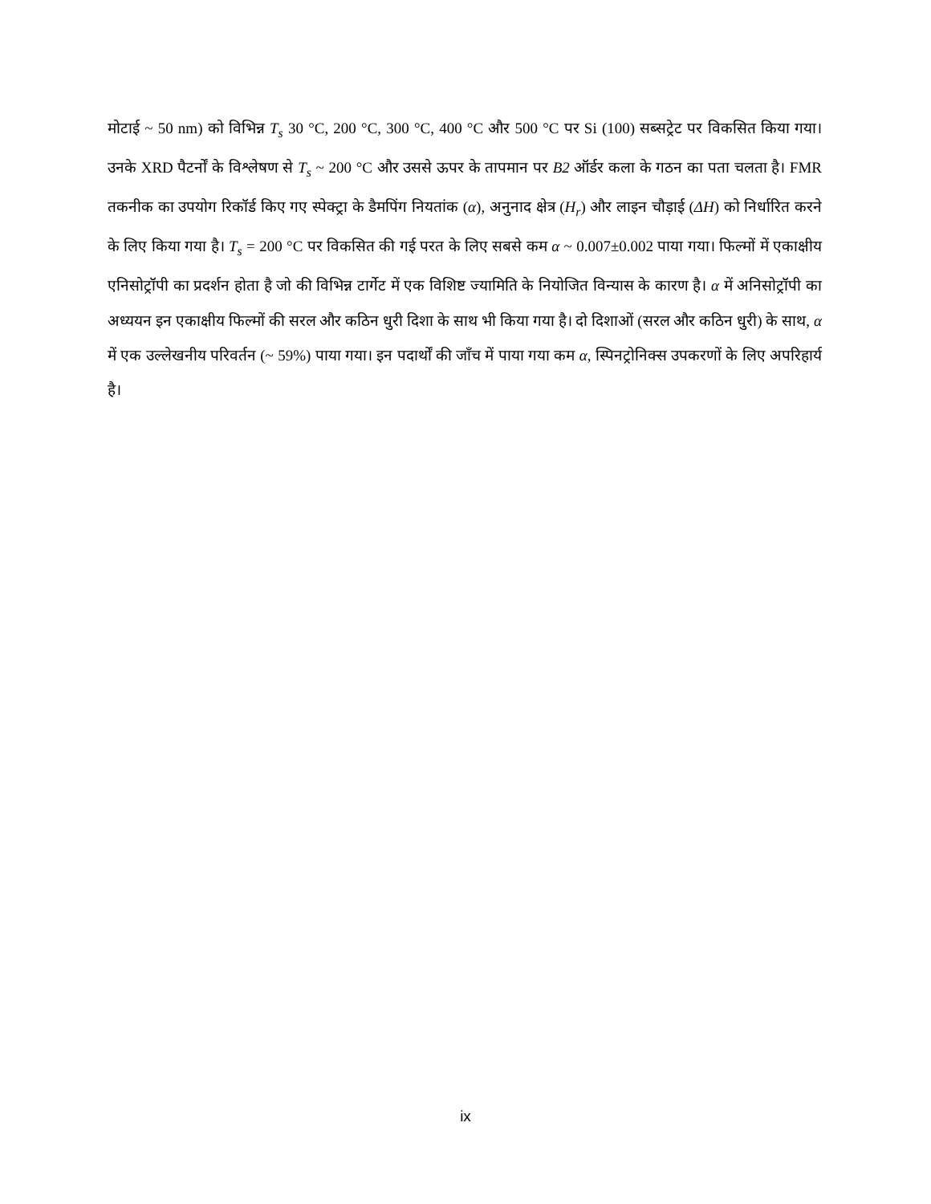मोटाई ~ 50 nm) को विभिन्न T<sub>s</sub> 30 °C, 200 °C, 300 °C, 400 °C और 500 °C पर Si (100) सब्सट्रेट पर विकसित किया गया। उनके XRD पैटर्नों के विश्लेषण से T<sub>s</sub> ~ 200 °C और उससे ऊपर के तापमान पर B2 ऑर्डर कला के गठन का पता चलता है। FMR तकनीक का उपयोग रिकॉर्ड किए गए स्पेक्ट्रा के डैमपिंग नियतांक (α), अनुनाद क्षेत्र (H<sub>r</sub>) और लाइन चौड़ाई (ΔH) को निर्धारित करने के लिए किया गया है। T<sub>s</sub> = 200 °C पर विकसित की गई परत के लिए सबसे कम α ~ 0.007±0.002 पाया गया। फिल्मों में एकाक्षीय एनिसोट्रॉपी का प्रदर्शन होता है जो की विभिन्न टार्गेट में एक विशिष्ट ज्यामिति के नियोजित विन्यास के कारण है। α में अनिसोट्रॉपी का अध्ययन इन एकाक्षीय फिल्मों की सरल और कठिन धुरी दिशा के साथ भी किया गया है। दो दिशाओं (सरल और कठिन धुरी) के साथ, α में एक उल्लेखनीय परिवर्तन (~ 59%) पाया गया। इन पदार्थों की जाँच में पाया गया कम α, स्पिनट्रोनिक्स उपकरणों के लिए अपरिहार्य है।
ix